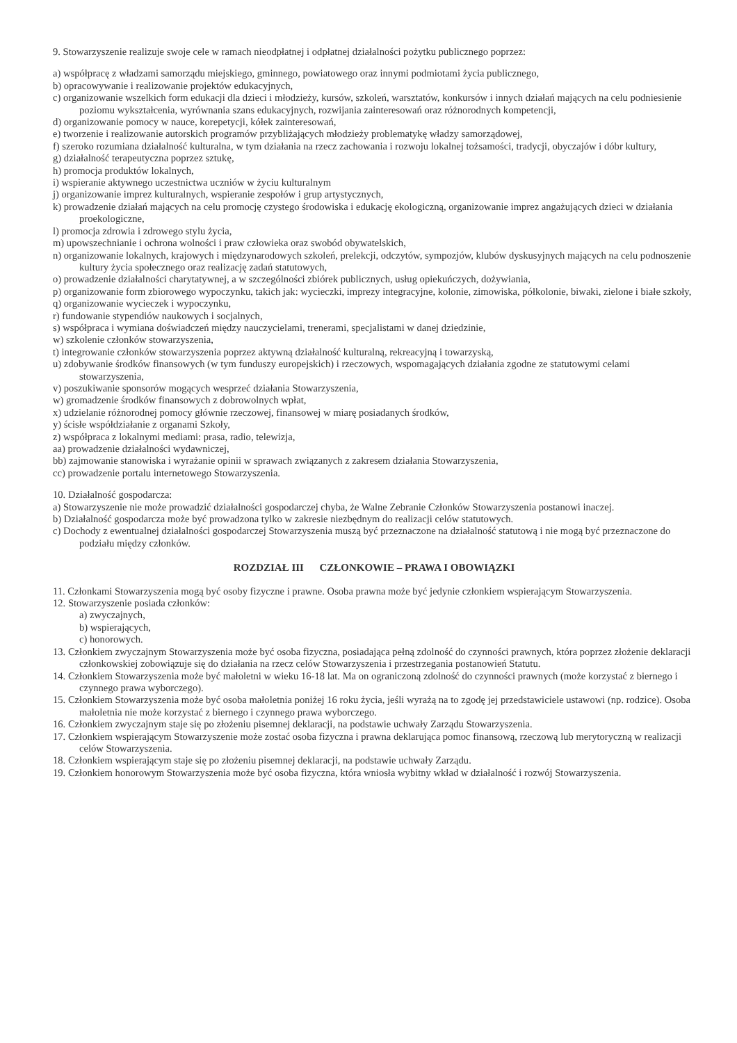9. Stowarzyszenie realizuje swoje cele w ramach nieodpłatnej i odpłatnej działalności pożytku publicznego poprzez:
a) współpracę z władzami samorządu miejskiego, gminnego, powiatowego oraz innymi podmiotami życia publicznego,
b) opracowywanie i realizowanie projektów edukacyjnych,
c) organizowanie wszelkich form edukacji dla dzieci i młodzieży, kursów, szkoleń, warsztatów, konkursów i innych działań mających na celu podniesienie poziomu wykształcenia, wyrównania szans edukacyjnych, rozwijania zainteresowań oraz różnorodnych kompetencji,
d) organizowanie pomocy w nauce, korepetycji, kółek zainteresowań,
e) tworzenie i realizowanie autorskich programów przybliżających młodzieży problematykę władzy samorządowej,
f) szeroko rozumiana działalność kulturalna, w tym działania na rzecz zachowania i rozwoju lokalnej tożsamości, tradycji, obyczajów i dóbr kultury,
g) działalność terapeutyczna poprzez sztukę,
h) promocja produktów lokalnych,
i) wspieranie aktywnego uczestnictwa uczniów w życiu kulturalnym
j) organizowanie imprez kulturalnych, wspieranie zespołów i grup artystycznych,
k) prowadzenie działań mających na celu promocję czystego środowiska i edukację ekologiczną, organizowanie imprez angażujących dzieci w działania proekologiczne,
l) promocja zdrowia i zdrowego stylu życia,
m) upowszechnianie i ochrona wolności i praw człowieka oraz swobód obywatelskich,
n) organizowanie lokalnych, krajowych i międzynarodowych szkoleń, prelekcji, odczytów, sympozjów, klubów dyskusyjnych mających na celu podnoszenie kultury życia społecznego oraz realizację zadań statutowych,
o) prowadzenie działalności charytatywnej, a w szczególności zbiórek publicznych, usług opiekuńczych, dożywiania,
p) organizowanie form zbiorowego wypoczynku, takich jak: wycieczki, imprezy integracyjne, kolonie, zimowiska, półkolonie, biwaki, zielone i białe szkoły,
q) organizowanie wycieczek i wypoczynku,
r) fundowanie stypendiów naukowych i socjalnych,
s) współpraca i wymiana doświadczeń między nauczycielami, trenerami, specjalistami w danej dziedzinie,
w) szkolenie członków stowarzyszenia,
t) integrowanie członków stowarzyszenia poprzez aktywną działalność kulturalną, rekreacyjną i towarzyską,
u) zdobywanie środków finansowych (w tym funduszy europejskich) i rzeczowych, wspomagających działania zgodne ze statutowymi celami stowarzyszenia,
v) poszukiwanie sponsorów mogących wesprzeć działania Stowarzyszenia,
w) gromadzenie środków finansowych z dobrowolnych wpłat,
x) udzielanie różnorodnej pomocy głównie rzeczowej, finansowej w miarę posiadanych środków,
y) ścisłe współdziałanie z organami Szkoły,
z) współpraca z lokalnymi mediami: prasa, radio, telewizja,
aa) prowadzenie działalności wydawniczej,
bb) zajmowanie stanowiska i wyrażanie opinii w sprawach związanych z zakresem działania Stowarzyszenia,
cc) prowadzenie portalu internetowego Stowarzyszenia.
10. Działalność gospodarcza:
a) Stowarzyszenie nie może prowadzić działalności gospodarczej chyba, że Walne Zebranie Członków Stowarzyszenia postanowi inaczej.
b) Działalność gospodarcza może być prowadzona tylko w zakresie niezbędnym do realizacji celów statutowych.
c) Dochody z ewentualnej działalności gospodarczej Stowarzyszenia muszą być przeznaczone na działalność statutową i nie mogą być przeznaczone do podziału między członków.
ROZDZIAŁ III CZŁONKOWIE – PRAWA I OBOWIĄZKI
11. Członkami Stowarzyszenia mogą być osoby fizyczne i prawne. Osoba prawna może być jedynie członkiem wspierającym Stowarzyszenia.
12. Stowarzyszenie posiada członków:
a) zwyczajnych,
b) wspierających,
c) honorowych.
13. Członkiem zwyczajnym Stowarzyszenia może być osoba fizyczna, posiadająca pełną zdolność do czynności prawnych, która poprzez złożenie deklaracji członkowskiej zobowiązuje się do działania na rzecz celów Stowarzyszenia i przestrzegania postanowień Statutu.
14. Członkiem Stowarzyszenia może być małoletni w wieku 16-18 lat. Ma on ograniczoną zdolność do czynności prawnych (może korzystać z biernego i czynnego prawa wyborczego).
15. Członkiem Stowarzyszenia może być osoba małoletnia poniżej 16 roku życia, jeśli wyrażą na to zgodę jej przedstawiciele ustawowi (np. rodzice). Osoba małoletnia nie może korzystać z biernego i czynnego prawa wyborczego.
16. Członkiem zwyczajnym staje się po złożeniu pisemnej deklaracji, na podstawie uchwały Zarządu Stowarzyszenia.
17. Członkiem wspierającym Stowarzyszenie może zostać osoba fizyczna i prawna deklarująca pomoc finansową, rzeczową lub merytoryczną w realizacji celów Stowarzyszenia.
18. Członkiem wspierającym staje się po złożeniu pisemnej deklaracji, na podstawie uchwały Zarządu.
19. Członkiem honorowym Stowarzyszenia może być osoba fizyczna, która wniosła wybitny wkład w działalność i rozwój Stowarzyszenia.